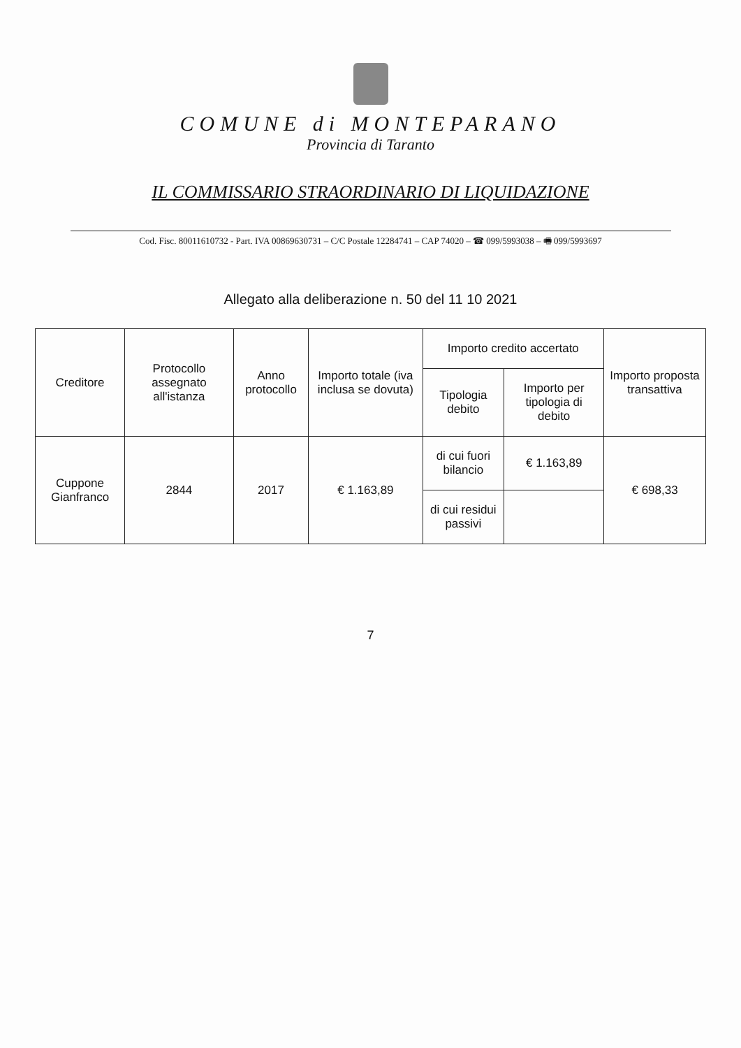COMUNE di MONTEPARANO
Provincia di Taranto
IL COMMISSARIO STRAORDINARIO DI LIQUIDAZIONE
Cod. Fisc. 80011610732 - Part. IVA 00869630731 – C/C Postale 12284741 – CAP 74020 – ☎ 099/5993038 – 🖷 099/5993697
Allegato alla deliberazione n. 50 del 11 10 2021
| Creditore | Protocollo assegnato all'istanza | Anno protocollo | Importo totale (iva inclusa se dovuta) | Importo credito accertato | | Importo proposta transattiva |
| --- | --- | --- | --- | --- | --- | --- |
| | | | | Tipologia debito | Importo per tipologia di debito | |
| Cuppone Gianfranco | 2844 | 2017 | € 1.163,89 | di cui fuori bilancio | € 1.163,89 | € 698,33 |
| | | | | di cui residui passivi | | |
7